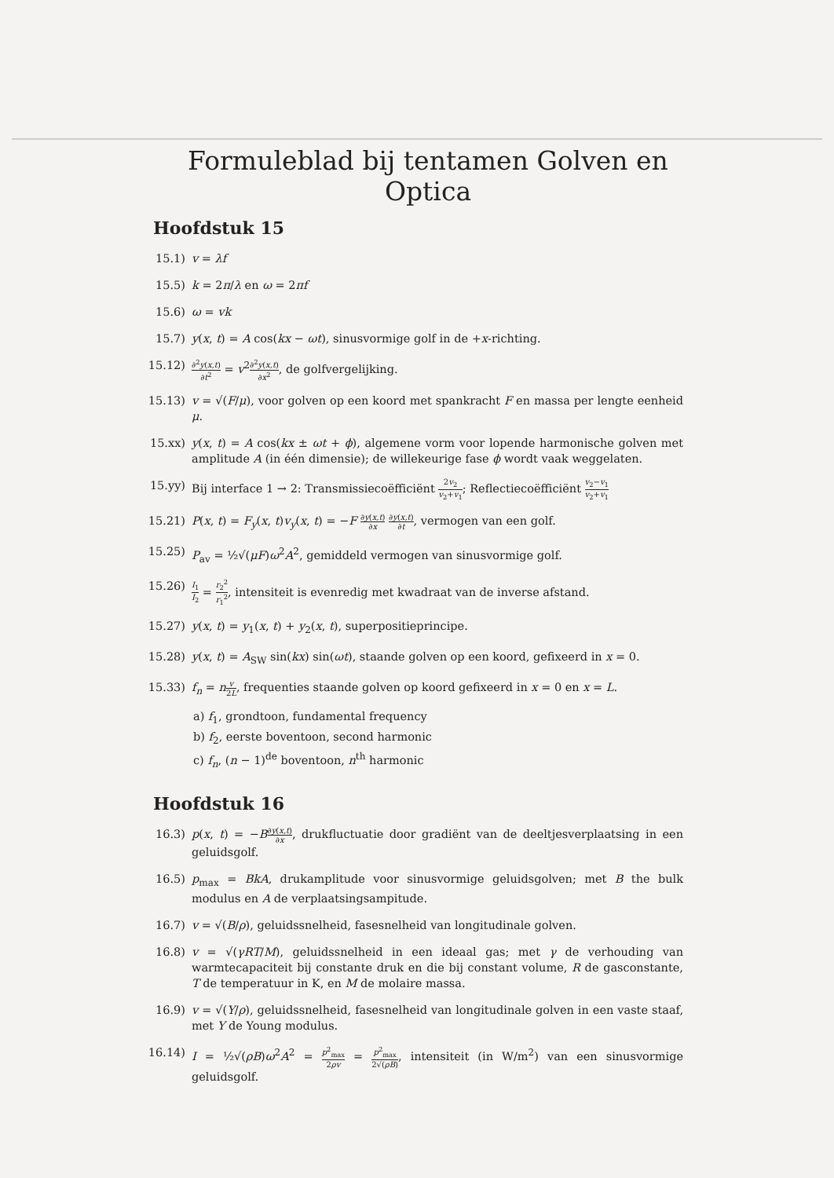Formuleblad bij tentamen Golven en Optica
Hoofdstuk 15
15.1) v = λf
15.5) k = 2π/λ en ω = 2πf
15.6) ω = vk
15.7) y(x, t) = A cos(kx − ωt), sinusvormige golf in de +x-richting.
15.12)
∂<sup>2</sup>y(x,t) ∂t<sup>2</sup> = v<sup>2</sup>∂<sup>2</sup>y(x,t) ∂x<sup>2</sup>, de golfvergelijking.
15.13) v = √(F/μ), voor golven op een koord met spankracht F en massa per lengte eenheid μ.
15.xx) y(x, t) = A cos(kx ± ωt + ϕ), algemene vorm voor lopende harmonische golven met amplitude A (in één dimensie); de willekeurige fase ϕ wordt vaak weggelaten.
15.yy) Bij interface 1 → 2: Transmissiecoëfficiënt 2v<sub>2</sub> v<sub>2</sub>+v<sub>1</sub>; Reflectiecoëfficiënt v<sub>2</sub>−v<sub>1</sub> v<sub>2</sub>+v<sub>1</sub>
15.21) P(x, t) = F<sub>y</sub>(x, t)v<sub>y</sub>(x, t) = −F ∂y(x,t) ∂x ∂y(x,t) ∂t, vermogen van een golf.
15.25) P<sub>av</sub> = ½√(μF)ω<sup>2</sup>A<sup>2</sup>, gemiddeld vermogen van sinusvormige golf.
15.26)
I<sub>1</sub> I<sub>2</sub> = r<sub>2</sub><sup>2</sup> r<sub>1</sub><sup>2</sup>, intensiteit is evenredig met kwadraat van de inverse afstand.
15.27) y(x, t) = y<sub>1</sub>(x, t) + y<sub>2</sub>(x, t), superpositieprincipe.
15.28) y(x, t) = A<sub>SW</sub> sin(kx) sin(ωt), staande golven op een koord, gefixeerd in x = 0.
15.33) f<sub>n</sub> = nv 2L, frequenties staande golven op koord gefixeerd in x = 0 en x = L.
a) f<sub>1</sub>, grondtoon, fundamental frequency
b) f<sub>2</sub>, eerste boventoon, second harmonic
c) f<sub>n</sub>, (n − 1)<sup>de</sup> boventoon, n<sup>th</sup> harmonic
Hoofdstuk 16
16.3) p(x, t) = −B∂y(x,t) ∂x, drukfluctuatie door gradiënt van de deeltjesverplaatsing in een geluidsgolf.
16.5) p<sub>max</sub> = BkA, drukamplitude voor sinusvormige geluidsgolven; met B the bulk modulus en A de verplaatsingsampitude.
16.7) v = √(B/ρ), geluidssnelheid, fasesnelheid van longitudinale golven.
16.8) v = √(γRT/M), geluidssnelheid in een ideaal gas; met γ de verhouding van warmtecapaciteit bij constante druk en die bij constant volume, R de gasconstante, T de temperatuur in K, en M de molaire massa.
16.9) v = √(Y/ρ), geluidssnelheid, fasesnelheid van longitudinale golven in een vaste staaf, met Y de Young modulus.
16.14) I = ½√(ρB)ω<sup>2</sup>A<sup>2</sup> = p<sup>2</sup><sub>max</sub> 2ρv = p<sup>2</sup><sub>max</sub> 2√(ρB), intensiteit (in W/m<sup>2</sup>) van een sinusvormige geluidsgolf.